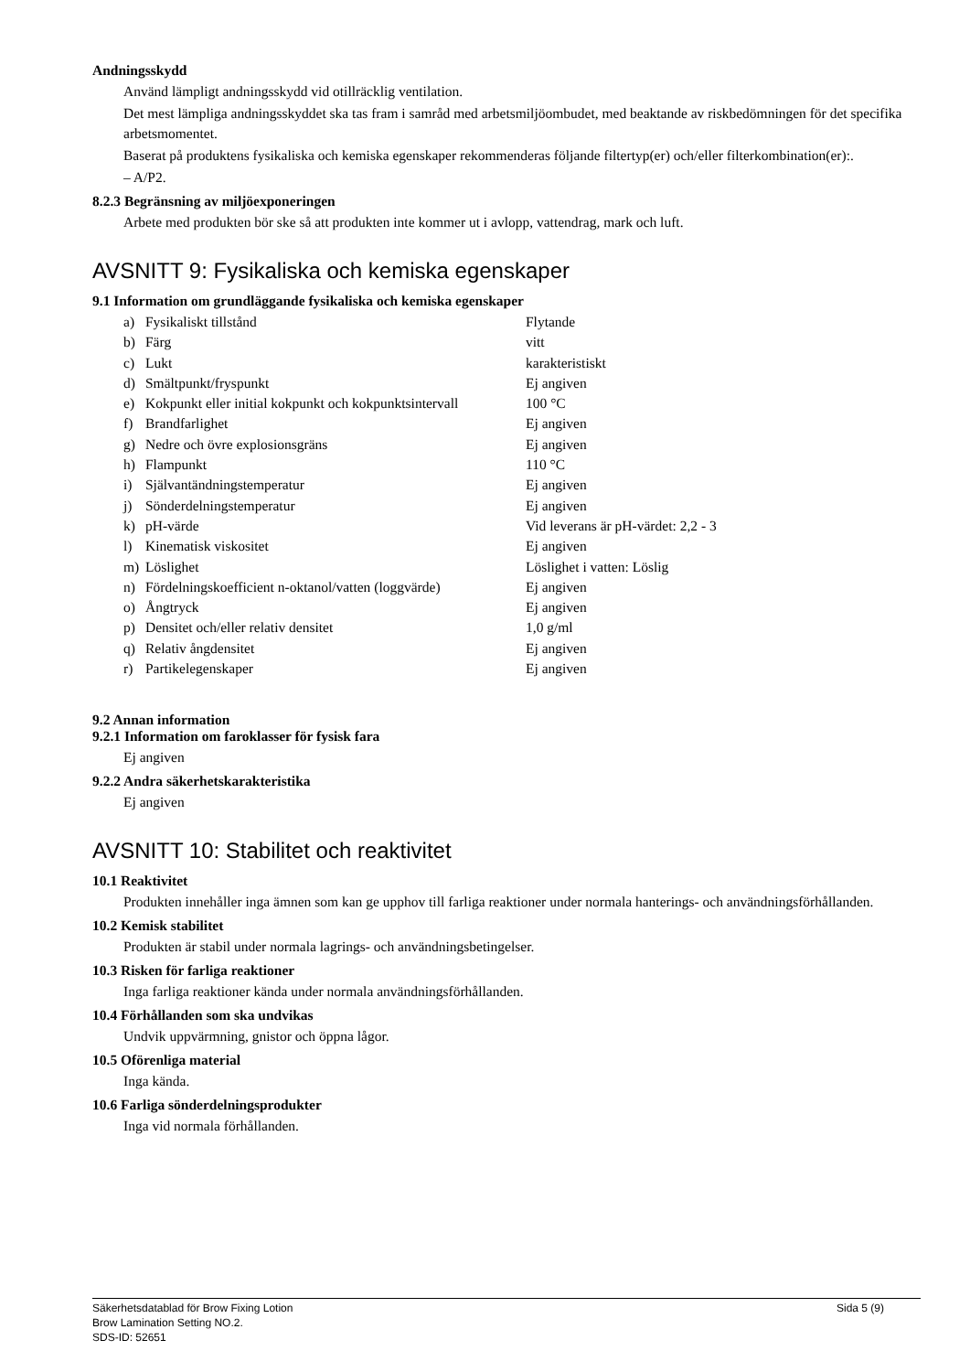Andningsskydd
Använd lämpligt andningsskydd vid otillräcklig ventilation.
Det mest lämpliga andningsskyddet ska tas fram i samråd med arbetsmiljöombudet, med beaktande av riskbedömningen för det specifika arbetsmomentet.
Baserat på produktens fysikaliska och kemiska egenskaper rekommenderas följande filtertyp(er) och/eller filterkombination(er):.
– A/P2.
8.2.3 Begränsning av miljöexponeringen
Arbete med produkten bör ske så att produkten inte kommer ut i avlopp, vattendrag, mark och luft.
AVSNITT 9: Fysikaliska och kemiska egenskaper
9.1 Information om grundläggande fysikaliska och kemiska egenskaper
| a) | Fysikaliskt tillstånd | Flytande |
| b) | Färg | vitt |
| c) | Lukt | karakteristiskt |
| d) | Smältpunkt/fryspunkt | Ej angiven |
| e) | Kokpunkt eller initial kokpunkt och kokpunktsintervall | 100 °C |
| f) | Brandfarlighet | Ej angiven |
| g) | Nedre och övre explosionsgräns | Ej angiven |
| h) | Flampunkt | 110 °C |
| i) | Självantändningstemperatur | Ej angiven |
| j) | Sönderdelningstemperatur | Ej angiven |
| k) | pH-värde | Vid leverans är pH-värdet: 2,2 - 3 |
| l) | Kinematisk viskositet | Ej angiven |
| m) | Löslighet | Löslighet i vatten: Löslig |
| n) | Fördelningskoefficient n-oktanol/vatten (loggvärde) | Ej angiven |
| o) | Ångtryck | Ej angiven |
| p) | Densitet och/eller relativ densitet | 1,0 g/ml |
| q) | Relativ ångdensitet | Ej angiven |
| r) | Partikelegenskaper | Ej angiven |
9.2 Annan information
9.2.1 Information om faroklasser för fysisk fara
Ej angiven
9.2.2 Andra säkerhetskarakteristika
Ej angiven
AVSNITT 10: Stabilitet och reaktivitet
10.1 Reaktivitet
Produkten innehåller inga ämnen som kan ge upphov till farliga reaktioner under normala hanterings- och användningsförhållanden.
10.2 Kemisk stabilitet
Produkten är stabil under normala lagrings- och användningsbetingelser.
10.3 Risken för farliga reaktioner
Inga farliga reaktioner kända under normala användningsförhållanden.
10.4 Förhållanden som ska undvikas
Undvik uppvärmning, gnistor och öppna lågor.
10.5 Oförenliga material
Inga kända.
10.6 Farliga sönderdelningsprodukter
Inga vid normala förhållanden.
Säkerhetsdatablad för Brow Fixing Lotion
Sida 5 (9)
Brow Lamination Setting NO.2.
SDS-ID: 52651